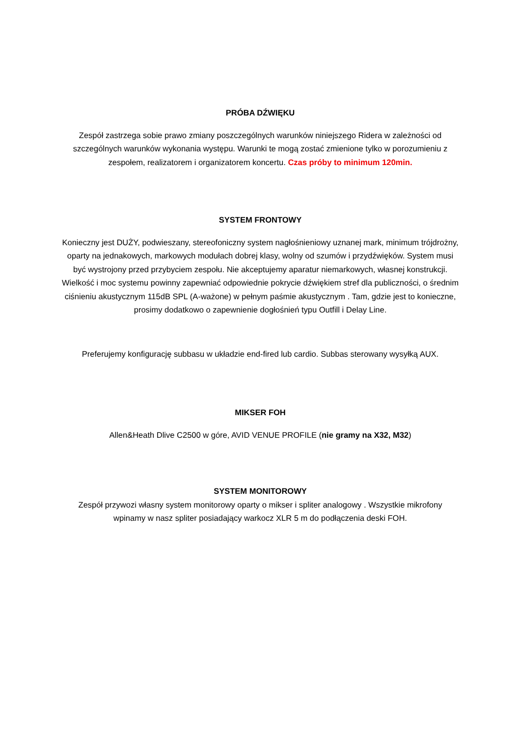PRÓBA DŹWIĘKU
Zespół zastrzega sobie prawo zmiany poszczególnych warunków niniejszego Ridera w zależności od szczególnych warunków wykonania występu. Warunki te mogą zostać zmienione tylko w porozumieniu z zespołem, realizatorem i organizatorem koncertu. Czas próby to minimum 120min.
SYSTEM FRONTOWY
Konieczny jest DUŻY, podwieszany, stereofoniczny system nagłośnieniowy uznanej mark, minimum trójdrożny, oparty na jednakowych, markowych modułach dobrej klasy, wolny od szumów i przydźwięków. System musi być wystrojony przed przybyciem zespołu. Nie akceptujemy aparatur niemarkowych, własnej konstrukcji. Wielkość i moc systemu powinny zapewniać odpowiednie pokrycie dźwiękiem stref dla publiczności, o średnim ciśnieniu akustycznym 115dB SPL (A-ważone) w pełnym paśmie akustycznym . Tam, gdzie jest to konieczne, prosimy dodatkowo o zapewnienie dogłośnień typu Outfill i Delay Line.
Preferujemy konfigurację subbasu w układzie end-fired lub cardio. Subbas sterowany wysyłką AUX.
MIKSER FOH
Allen&Heath Dlive C2500 w góre, AVID VENUE PROFILE (nie gramy na X32, M32)
SYSTEM MONITOROWY
Zespół przywozi własny system monitorowy oparty o mikser i spliter analogowy . Wszystkie mikrofony wpinamy w nasz spliter posiadający warkocz XLR 5 m do podłączenia deski FOH.